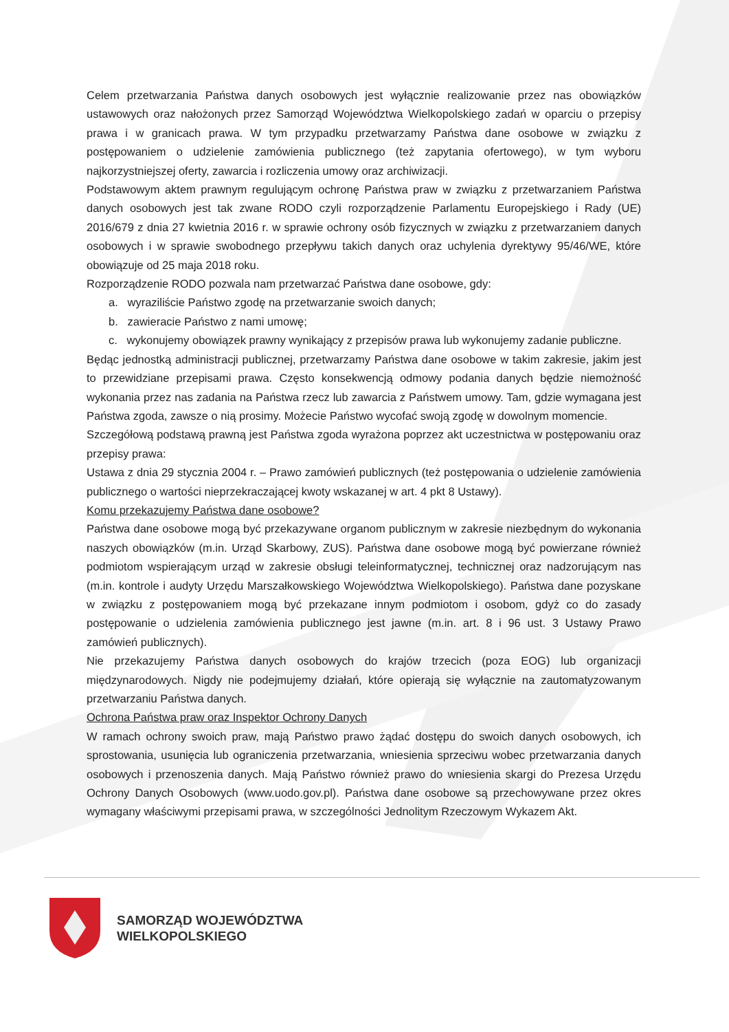Celem przetwarzania Państwa danych osobowych jest wyłącznie realizowanie przez nas obowiązków ustawowych oraz nałożonych przez Samorząd Województwa Wielkopolskiego zadań w oparciu o przepisy prawa i w granicach prawa. W tym przypadku przetwarzamy Państwa dane osobowe w związku z postępowaniem o udzielenie zamówienia publicznego (też zapytania ofertowego), w tym wyboru najkorzystniejszej oferty, zawarcia i rozliczenia umowy oraz archiwizacji.
Podstawowym aktem prawnym regulującym ochronę Państwa praw w związku z przetwarzaniem Państwa danych osobowych jest tak zwane RODO czyli rozporządzenie Parlamentu Europejskiego i Rady (UE) 2016/679 z dnia 27 kwietnia 2016 r. w sprawie ochrony osób fizycznych w związku z przetwarzaniem danych osobowych i w sprawie swobodnego przepływu takich danych oraz uchylenia dyrektywy 95/46/WE, które obowiązuje od 25 maja 2018 roku.
Rozporządzenie RODO pozwala nam przetwarzać Państwa dane osobowe, gdy:
a. wyraziliście Państwo zgodę na przetwarzanie swoich danych;
b. zawieracie Państwo z nami umowę;
c. wykonujemy obowiązek prawny wynikający z przepisów prawa lub wykonujemy zadanie publiczne.
Będąc jednostką administracji publicznej, przetwarzamy Państwa dane osobowe w takim zakresie, jakim jest to przewidziane przepisami prawa. Często konsekwencją odmowy podania danych będzie niemożność wykonania przez nas zadania na Państwa rzecz lub zawarcia z Państwem umowy. Tam, gdzie wymagana jest Państwa zgoda, zawsze o nią prosimy. Możecie Państwo wycofać swoją zgodę w dowolnym momencie.
Szczegółową podstawą prawną jest Państwa zgoda wyrażona poprzez akt uczestnictwa w postępowaniu oraz przepisy prawa:
Ustawa z dnia 29 stycznia 2004 r. – Prawo zamówień publicznych (też postępowania o udzielenie zamówienia publicznego o wartości nieprzekraczającej kwoty wskazanej w art. 4 pkt 8 Ustawy).
Komu przekazujemy Państwa dane osobowe?
Państwa dane osobowe mogą być przekazywane organom publicznym w zakresie niezbędnym do wykonania naszych obowiązków (m.in. Urząd Skarbowy, ZUS). Państwa dane osobowe mogą być powierzane również podmiotom wspierającym urząd w zakresie obsługi teleinformatycznej, technicznej oraz nadzorującym nas (m.in. kontrole i audyty Urzędu Marszałkowskiego Województwa Wielkopolskiego). Państwa dane pozyskane w związku z postępowaniem mogą być przekazane innym podmiotom i osobom, gdyż co do zasady postępowanie o udzielenia zamówienia publicznego jest jawne (m.in. art. 8 i 96 ust. 3 Ustawy Prawo zamówień publicznych).
Nie przekazujemy Państwa danych osobowych do krajów trzecich (poza EOG) lub organizacji międzynarodowych. Nigdy nie podejmujemy działań, które opierają się wyłącznie na zautomatyzowanym przetwarzaniu Państwa danych.
Ochrona Państwa praw oraz Inspektor Ochrony Danych
W ramach ochrony swoich praw, mają Państwo prawo żądać dostępu do swoich danych osobowych, ich sprostowania, usunięcia lub ograniczenia przetwarzania, wniesienia sprzeciwu wobec przetwarzania danych osobowych i przenoszenia danych. Mają Państwo również prawo do wniesienia skargi do Prezesa Urzędu Ochrony Danych Osobowych (www.uodo.gov.pl). Państwa dane osobowe są przechowywane przez okres wymagany właściwymi przepisami prawa, w szczególności Jednolitym Rzeczowym Wykazem Akt.
SAMORZĄD WOJEWÓDZTWA
WIELKOPOLSKIEGO